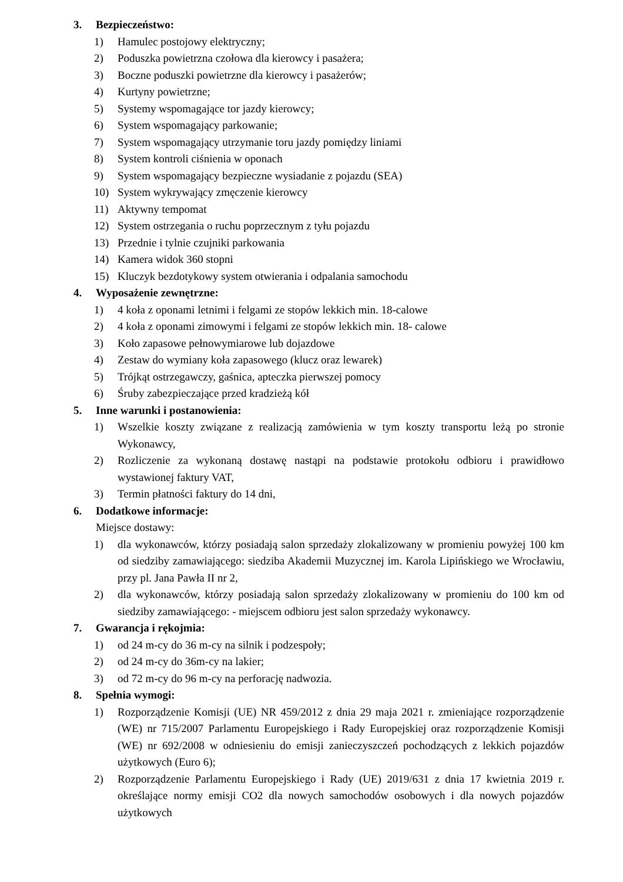3. Bezpieczeństwo:
1) Hamulec postojowy elektryczny;
2) Poduszka powietrzna czołowa dla kierowcy i pasażera;
3) Boczne poduszki powietrzne dla kierowcy i pasażerów;
4) Kurtyny powietrzne;
5) Systemy wspomagające tor jazdy kierowcy;
6) System wspomagający parkowanie;
7) System wspomagający utrzymanie toru jazdy pomiędzy liniami
8) System kontroli ciśnienia w oponach
9) System wspomagający bezpieczne wysiadanie z pojazdu (SEA)
10) System wykrywający zmęczenie kierowcy
11) Aktywny tempomat
12) System ostrzegania o ruchu poprzecznym z tyłu pojazdu
13) Przednie i tylnie czujniki parkowania
14) Kamera widok 360 stopni
15) Kluczyk bezdotykowy system otwierania i odpalania samochodu
4. Wyposażenie zewnętrzne:
1) 4 koła z oponami letnimi i felgami ze stopów lekkich min. 18-calowe
2) 4 koła z oponami zimowymi i felgami ze stopów lekkich min. 18- calowe
3) Koło zapasowe pełnowymiarowe lub dojazdowe
4) Zestaw do wymiany koła zapasowego (klucz oraz lewarek)
5) Trójkąt ostrzegawczy, gaśnica, apteczka pierwszej pomocy
6) Śruby zabezpieczające przed kradzieżą kół
5. Inne warunki i postanowienia:
1) Wszelkie koszty związane z realizacją zamówienia w tym koszty transportu leżą po stronie Wykonawcy,
2) Rozliczenie za wykonaną dostawę nastąpi na podstawie protokołu odbioru i prawidłowo wystawionej faktury VAT,
3) Termin płatności faktury do 14 dni,
6. Dodatkowe informacje:
Miejsce dostawy:
1) dla wykonawców, którzy posiadają salon sprzedaży zlokalizowany w promieniu powyżej 100 km od siedziby zamawiającego: siedziba Akademii Muzycznej im. Karola Lipińskiego we Wrocławiu, przy pl. Jana Pawła II nr 2,
2) dla wykonawców, którzy posiadają salon sprzedaży zlokalizowany w promieniu do 100 km od siedziby zamawiającego: - miejscem odbioru jest salon sprzedaży wykonawcy.
7. Gwarancja i rękojmia:
1) od 24 m-cy do 36 m-cy na silnik i podzespoły;
2) od 24 m-cy do 36m-cy na lakier;
3) od 72 m-cy do 96 m-cy na perforację nadwozia.
8. Spełnia wymogi:
1) Rozporządzenie Komisji (UE) NR 459/2012 z dnia 29 maja 2021 r. zmieniające rozporządzenie (WE) nr 715/2007 Parlamentu Europejskiego i Rady Europejskiej oraz rozporządzenie Komisji (WE) nr 692/2008 w odniesieniu do emisji zanieczyszczeń pochodzących z lekkich pojazdów użytkowych (Euro 6);
2) Rozporządzenie Parlamentu Europejskiego i Rady (UE) 2019/631 z dnia 17 kwietnia 2019 r. określające normy emisji CO2 dla nowych samochodów osobowych i dla nowych pojazdów użytkowych